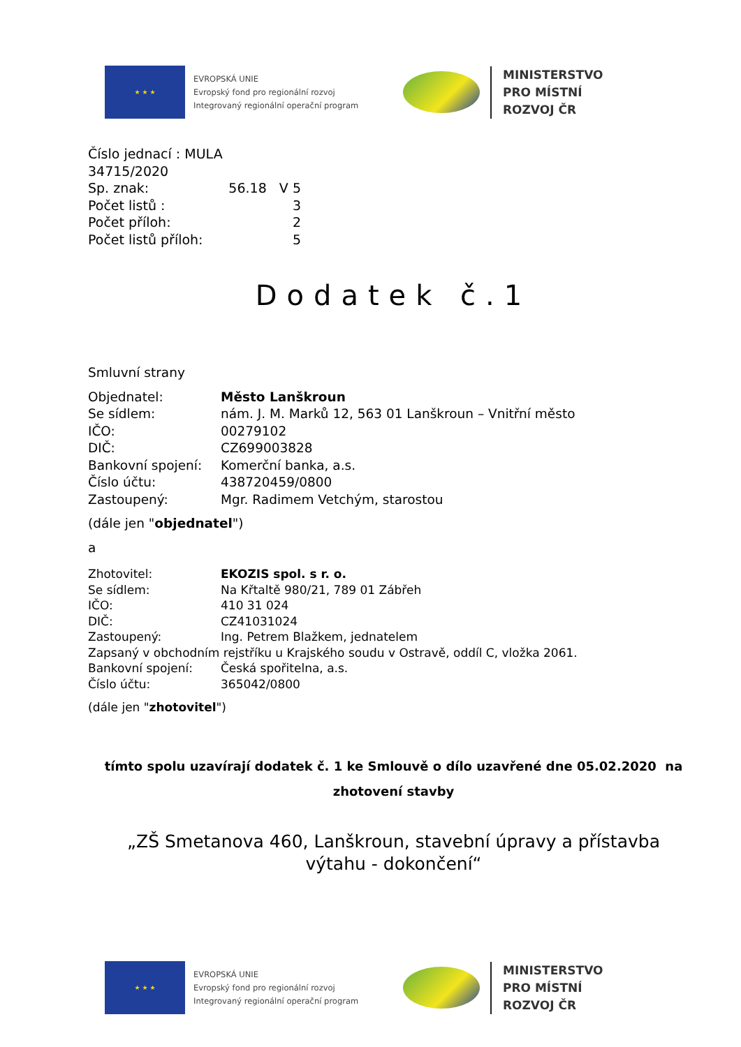★ ★ ★
EVROPSKÁ UNIE
Evropský fond pro regionální rozvoj
Integrovaný regionální operační program
MINISTERSTVO
PRO MÍSTNÍ
ROZVOJ ČR
| Číslo jednací : MULA 34715/2020 | |
| Sp. znak: | 56.18 V 5 |
| Počet listů : | 3 |
| Počet příloh: | 2 |
| Počet listů příloh: | 5 |
Dodatek č.1
Smluvní strany
| Objednatel: | Město Lanškroun |
| Se sídlem: | nám. J. M. Marků 12, 563 01 Lanškroun – Vnitřní město |
| IČO: | 00279102 |
| DIČ: | CZ699003828 |
| Bankovní spojení: | Komerční banka, a.s. |
| Číslo účtu: | 438720459/0800 |
| Zastoupený: | Mgr. Radimem Vetchým, starostou |
(dále jen "objednatel")
a
| Zhotovitel: | EKOZIS spol. s r. o. |
| Se sídlem: | Na Křtaltě 980/21, 789 01 Zábřeh |
| IČO: | 410 31 024 |
| DIČ: | CZ41031024 |
| Zastoupený: | Ing. Petrem Blažkem, jednatelem |
| Zapsaný v obchodním rejstříku u Krajského soudu v Ostravě, oddíl C, vložka 2061. | |
| Bankovní spojení: | Česká spořitelna, a.s. |
| Číslo účtu: | 365042/0800 |
(dále jen "zhotovitel")
tímto spolu uzavírají dodatek č. 1 ke Smlouvě o dílo uzavřené dne 05.02.2020 na
zhotovení stavby
„ZŠ Smetanova 460, Lanškroun, stavební úpravy a přístavba
výtahu - dokončení“
★ ★ ★
EVROPSKÁ UNIE
Evropský fond pro regionální rozvoj
Integrovaný regionální operační program
MINISTERSTVO
PRO MÍSTNÍ
ROZVOJ ČR